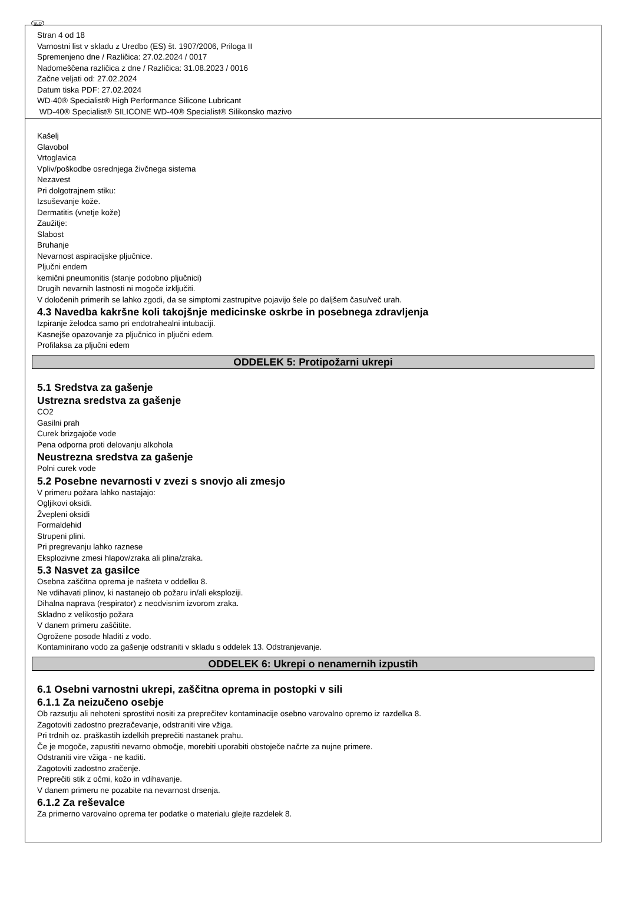SLO
Stran 4 od 18
Varnostni list v skladu z Uredbo (ES) št. 1907/2006, Priloga II
Spremenjeno dne / Različica: 27.02.2024 / 0017
Nadomeščena različica z dne / Različica: 31.08.2023 / 0016
Začne veljati od: 27.02.2024
Datum tiska PDF: 27.02.2024
WD-40® Specialist® High Performance Silicone Lubricant
WD-40® Specialist® SILICONE WD-40® Specialist® Silikonsko mazivo
Kašelj
Glavobol
Vrtoglavica
Vpliv/poškodbe osrednjega živčnega sistema
Nezavest
Pri dolgotrajnem stiku:
Izsuševanje kože.
Dermatitis (vnetje kože)
Zaužitje:
Slabost
Bruhanje
Nevarnost aspiracijske pljučnice.
Pljučni endem
kemični pneumonitis (stanje podobno pljučnici)
Drugih nevarnih lastnosti ni mogoče izključiti.
V določenih primerih se lahko zgodi, da se simptomi zastrupitve pojavijo šele po daljšem času/več urah.
4.3 Navedba kakršne koli takojšnje medicinske oskrbe in posebnega zdravljenja
Izpiranje želodca samo pri endotrahealni intubaciji.
Kasnejše opazovanje za pljučnico in pljučni edem.
Profilaksa za pljučni edem
ODDELEK 5: Protipožarni ukrepi
5.1 Sredstva za gašenje
Ustrezna sredstva za gašenje
CO2
Gasilni prah
Curek brizgajoče vode
Pena odporna proti delovanju alkohola
Neustrezna sredstva za gašenje
Polni curek vode
5.2 Posebne nevarnosti v zvezi s snovjo ali zmesjo
V primeru požara lahko nastajajo:
Ogljikovi oksidi.
Žvepleni oksidi
Formaldehid
Strupeni plini.
Pri pregrevanju lahko raznese
Eksplozivne zmesi hlapov/zraka ali plina/zraka.
5.3 Nasvet za gasilce
Osebna zaščitna oprema je našteta v oddelku 8.
Ne vdihavati plinov, ki nastanejo ob požaru in/ali eksploziji.
Dihalna naprava (respirator) z neodvisnim izvorom zraka.
Skladno z velikostjo požara
V danem primeru zaščitite.
Ogrožene posode hladiti z vodo.
Kontaminirano vodo za gašenje odstraniti v skladu s oddelek 13. Odstranjevanje.
ODDELEK 6: Ukrepi o nenamernih izpustih
6.1 Osebni varnostni ukrepi, zaščitna oprema in postopki v sili
6.1.1 Za neizučeno osebje
Ob razsutju ali nehoteni sprostitvi nositi za preprečitev kontaminacije osebno varovalno opremo iz razdelka 8.
Zagotoviti zadostno prezračevanje, odstraniti vire vžiga.
Pri trdnih oz. praškastih izdelkih preprečiti nastanek prahu.
Če je mogoče, zapustiti nevarno območje, morebiti uporabiti obstoječe načrte za nujne primere.
Odstraniti vire vžiga - ne kaditi.
Zagotoviti zadostno zračenje.
Preprečiti stik z očmi, kožo in vdihavanje.
V danem primeru ne pozabite na nevarnost drsenja.
6.1.2 Za reševalce
Za primerno varovalno oprema ter podatke o materialu glejte razdelek 8.